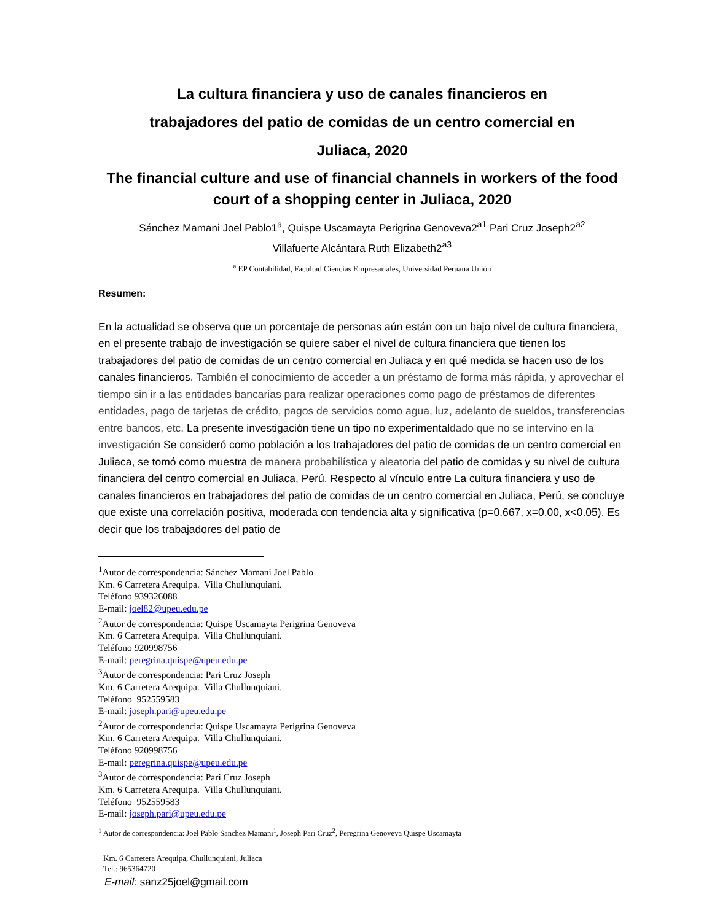La cultura financiera y uso de canales financieros en
trabajadores del patio de comidas de un centro comercial en
Juliaca, 2020
The financial culture and use of financial channels in workers of the food court of a shopping center in Juliaca, 2020
Sánchez Mamani Joel Pablo1<sup>a</sup>, Quispe Uscamayta Perigrina Genoveva2<sup>a1</sup> Pari Cruz Joseph2<sup>a2</sup>
Villafuerte Alcántara Ruth Elizabeth2<sup>a3</sup>
<sup>a</sup> EP Contabilidad, Facultad Ciencias Empresariales, Universidad Peruana Unión
Resumen:
En la actualidad se observa que un porcentaje de personas aún están con un bajo nivel de cultura financiera, en el presente trabajo de investigación se quiere saber el nivel de cultura financiera que tienen los trabajadores del patio de comidas de un centro comercial en Juliaca y en qué medida se hacen uso de los canales financieros. También el conocimiento de acceder a un préstamo de forma más rápida, y aprovechar el tiempo sin ir a las entidades bancarias para realizar operaciones como pago de préstamos de diferentes entidades, pago de tarjetas de crédito, pagos de servicios como agua, luz, adelanto de sueldos, transferencias entre bancos, etc. La presente investigación tiene un tipo no experimentaldado que no se intervino en la investigación Se consideró como población a los trabajadores del patio de comidas de un centro comercial en Juliaca, se tomó como muestra de manera probabilística y aleatoria del patio de comidas y su nivel de cultura financiera del centro comercial en Juliaca, Perú. Respecto al vínculo entre La cultura financiera y uso de canales financieros en trabajadores del patio de comidas de un centro comercial en Juliaca, Perú, se concluye que existe una correlación positiva, moderada con tendencia alta y significativa (p=0.667, x=0.00, x<0.05). Es decir que los trabajadores del patio de
<sup>1</sup> Autor de correspondencia: Sánchez Mamani Joel Pablo
Km. 6 Carretera Arequipa. Villa Chullunquiani.
Teléfono 939326088
E-mail: joel82@upeu.edu.pe
<sup>2</sup> Autor de correspondencia: Quispe Uscamayta Perigrina Genoveva
Km. 6 Carretera Arequipa. Villa Chullunquiani.
Teléfono 920998756
E-mail: peregrina.quispe@upeu.edu.pe
<sup>3</sup> Autor de correspondencia: Pari Cruz Joseph
Km. 6 Carretera Arequipa. Villa Chullunquiani.
Teléfono 952559583
E-mail: joseph.pari@upeu.edu.pe
<sup>2</sup> Autor de correspondencia: Quispe Uscamayta Perigrina Genoveva
Km. 6 Carretera Arequipa. Villa Chullunquiani.
Teléfono 920998756
E-mail: peregrina.quispe@upeu.edu.pe
<sup>3</sup> Autor de correspondencia: Pari Cruz Joseph
Km. 6 Carretera Arequipa. Villa Chullunquiani.
Teléfono 952559583
E-mail: joseph.pari@upeu.edu.pe
<sup>1</sup> Autor de correspondencia: Joel Pablo Sanchez Mamani<sup>1</sup>, Joseph Pari Cruz<sup>2</sup>, Peregrina Genoveva Quispe Uscamayta
Km. 6 Carretera Arequipa, Chullunquiani, Juliaca
Tel.: 965364720
E-mail: sanz25joel@gmail.com